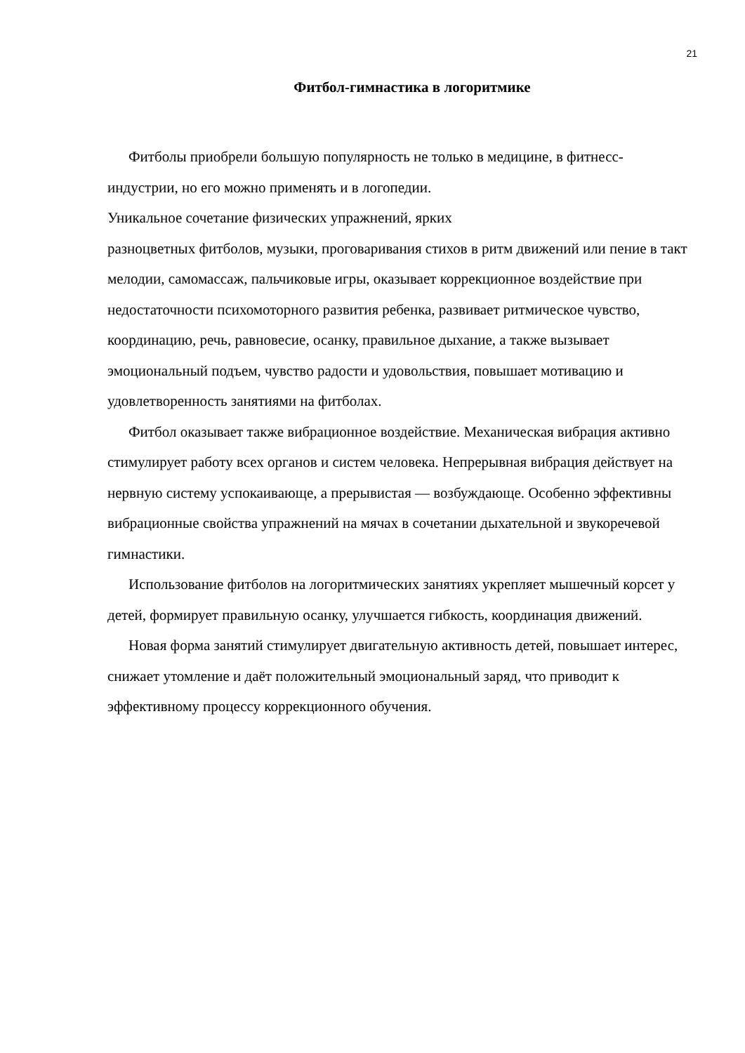21
Фитбол-гимнастика в логоритмике
Фитболы приобрели большую популярность не только в медицине, в фитнесс-индустрии, но его можно применять и в логопедии.
Уникальное сочетание физических упражнений, ярких
разноцветных фитболов, музыки, проговаривания стихов в ритм движений или пение в такт мелодии, самомассаж, пальчиковые игры, оказывает коррекционное воздействие при недостаточности психомоторного развития ребенка, развивает ритмическое чувство, координацию, речь, равновесие, осанку, правильное дыхание, а также вызывает эмоциональный подъем, чувство радости и удовольствия, повышает мотивацию и удовлетворенность занятиями на фитболах.
Фитбол оказывает также вибрационное воздействие. Механическая вибрация активно стимулирует работу всех органов и систем человека. Непрерывная вибрация действует на нервную систему успокаивающе, а прерывистая — возбуждающе. Особенно эффективны вибрационные свойства упражнений на мячах в сочетании дыхательной и звукоречевой гимнастики.
Использование фитболов на логоритмических занятиях укрепляет мышечный корсет у детей, формирует правильную осанку, улучшается гибкость, координация движений.
Новая форма занятий стимулирует двигательную активность детей, повышает интерес, снижает утомление и даёт положительный эмоциональный заряд, что приводит к эффективному процессу коррекционного обучения.